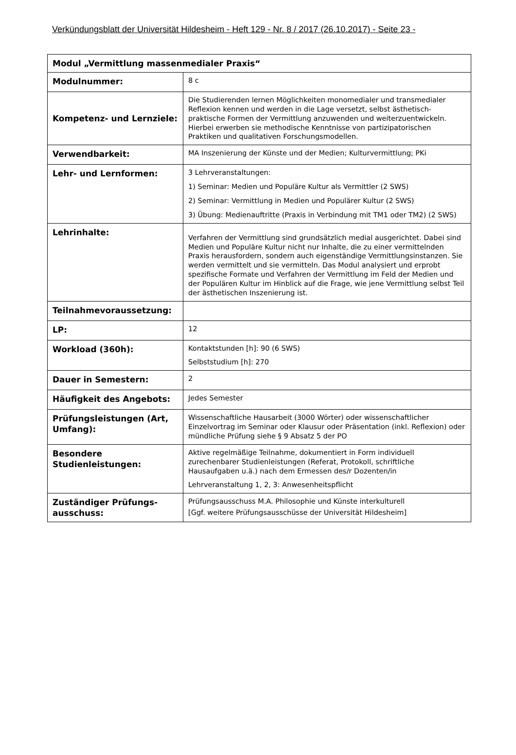Verkündungsblatt der Universität Hildesheim - Heft 129 - Nr. 8 / 2017 (26.10.2017) - Seite 23 -
| Modul „Vermittlung massenmedialer Praxis“ | |
| --- | --- |
| Modulnummer: | 8 c |
| Kompetenz- und Lernziele: | Die Studierenden lernen Möglichkeiten monomedialer und transmedialer Reflexion kennen und werden in die Lage versetzt, selbst ästhetisch-praktische Formen der Vermittlung anzuwenden und weiterzuentwickeln. Hierbei erwerben sie methodische Kenntnisse von partizipatorischen Praktiken und qualitativen Forschungsmodellen. |
| Verwendbarkeit: | MA Inszenierung der Künste und der Medien; Kulturvermittlung; PKi |
| Lehr- und Lernformen: | 3 Lehrveranstaltungen: 1) Seminar: Medien und Populäre Kultur als Vermittler (2 SWS) 2) Seminar: Vermittlung in Medien und Populärer Kultur (2 SWS) 3) Übung: Medienauftritte (Praxis in Verbindung mit TM1 oder TM2) (2 SWS) |
| Lehrinhalte: | Verfahren der Vermittlung sind grundsätzlich medial ausgerichtet. Dabei sind Medien und Populäre Kultur nicht nur Inhalte, die zu einer vermittelnden Praxis herausfordern, sondern auch eigenständige Vermittlungsinstanzen. Sie werden vermittelt und sie vermitteln. Das Modul analysiert und erprobt spezifische Formate und Verfahren der Vermittlung im Feld der Medien und der Populären Kultur im Hinblick auf die Frage, wie jene Vermittlung selbst Teil der ästhetischen Inszenierung ist. |
| Teilnahmevoraussetzung: | |
| LP: | 12 |
| Workload (360h): | Kontaktstunden [h]: 90 (6 SWS) Selbststudium [h]: 270 |
| Dauer in Semestern: | 2 |
| Häufigkeit des Angebots: | Jedes Semester |
| Prüfungsleistungen (Art, Umfang): | Wissenschaftliche Hausarbeit (3000 Wörter) oder wissenschaftlicher Einzelvortrag im Seminar oder Klausur oder Präsentation (inkl. Reflexion) oder mündliche Prüfung siehe § 9 Absatz 5 der PO |
| Besondere Studienleistungen: | Aktive regelmäßige Teilnahme, dokumentiert in Form individuell zurechenbarer Studienleistungen (Referat, Protokoll, schriftliche Hausaufgaben u.ä.) nach dem Ermessen des/r Dozenten/in Lehrveranstaltung 1, 2, 3: Anwesenheitspflicht |
| Zuständiger Prüfungs-ausschuss: | Prüfungsausschuss M.A. Philosophie und Künste interkulturell [Ggf. weitere Prüfungsausschüsse der Universität Hildesheim] |